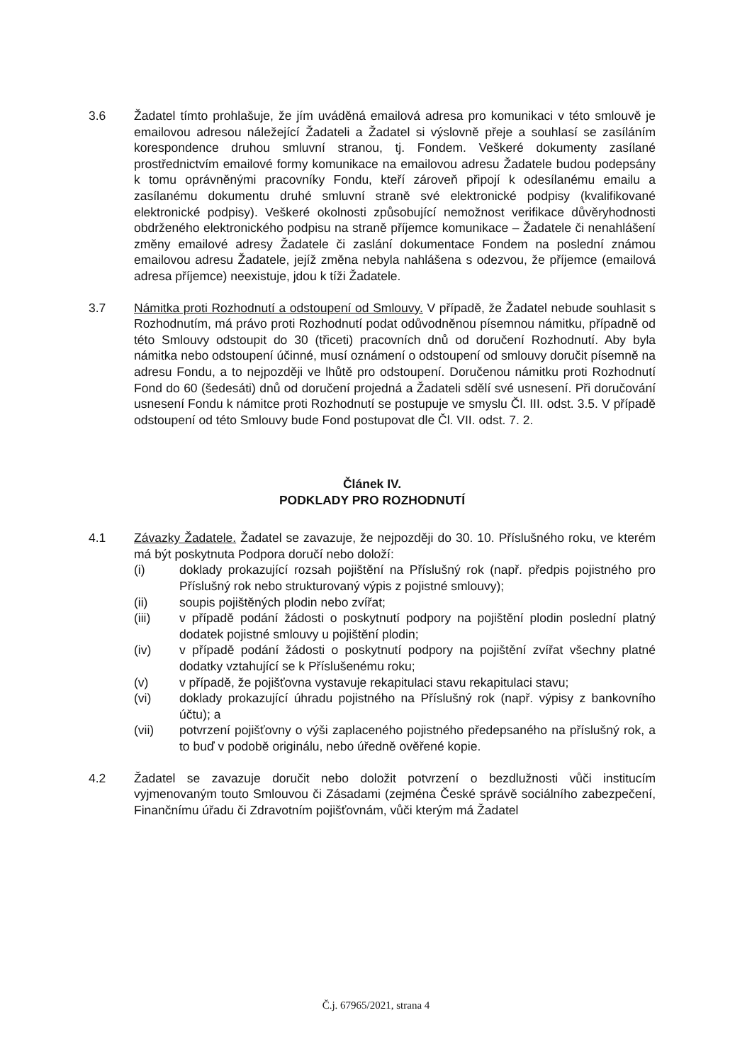3.6 Žadatel tímto prohlašuje, že jím uváděná emailová adresa pro komunikaci v této smlouvě je emailovou adresou náležející Žadateli a Žadatel si výslovně přeje a souhlasí se zasíláním korespondence druhou smluvní stranou, tj. Fondem. Veškeré dokumenty zasílané prostřednictvím emailové formy komunikace na emailovou adresu Žadatele budou podepsány k tomu oprávněnými pracovníky Fondu, kteří zároveň připojí k odesílanému emailu a zasílanému dokumentu druhé smluvní straně své elektronické podpisy (kvalifikované elektronické podpisy). Veškeré okolnosti způsobující nemožnost verifikace důvěryhodnosti obdrženého elektronického podpisu na straně příjemce komunikace – Žadatele či nenahlášení změny emailové adresy Žadatele či zaslání dokumentace Fondem na poslední známou emailovou adresu Žadatele, jejíž změna nebyla nahlášena s odezvou, že příjemce (emailová adresa příjemce) neexistuje, jdou k tíži Žadatele.
3.7 Námitka proti Rozhodnutí a odstoupení od Smlouvy. V případě, že Žadatel nebude souhlasit s Rozhodnutím, má právo proti Rozhodnutí podat odůvodněnou písemnou námitku, případně od této Smlouvy odstoupit do 30 (třiceti) pracovních dnů od doručení Rozhodnutí. Aby byla námitka nebo odstoupení účinné, musí oznámení o odstoupení od smlouvy doručit písemně na adresu Fondu, a to nejpozději ve lhůtě pro odstoupení. Doručenou námitku proti Rozhodnutí Fond do 60 (šedesáti) dnů od doručení projedná a Žadateli sdělí své usnesení. Při doručování usnesení Fondu k námitce proti Rozhodnutí se postupuje ve smyslu Čl. III. odst. 3.5. V případě odstoupení od této Smlouvy bude Fond postupovat dle Čl. VII. odst. 7. 2.
Článek IV.
PODKLADY PRO ROZHODNUTÍ
4.1 Závazky Žadatele. Žadatel se zavazuje, že nejpozději do 30. 10. Příslušného roku, ve kterém má být poskytnuta Podpora doručí nebo doloží:
(i) doklady prokazující rozsah pojištění na Příslušný rok (např. předpis pojistného pro Příslušný rok nebo strukturovaný výpis z pojistné smlouvy);
(ii) soupis pojištěných plodin nebo zvířat;
(iii) v případě podání žádosti o poskytnutí podpory na pojištění plodin poslední platný dodatek pojistné smlouvy u pojištění plodin;
(iv) v případě podání žádosti o poskytnutí podpory na pojištění zvířat všechny platné dodatky vztahující se k Příslušenému roku;
(v) v případě, že pojišťovna vystavuje rekapitulaci stavu rekapitulaci stavu;
(vi) doklady prokazující úhradu pojistného na Příslušný rok (např. výpisy z bankovního účtu); a
(vii) potvrzení pojišťovny o výši zaplaceného pojistného předepsaného na příslušný rok, a to buď v podobě originálu, nebo úředně ověřené kopie.
4.2 Žadatel se zavazuje doručit nebo doložit potvrzení o bezdlužnosti vůči institucím vyjmenovaným touto Smlouvou či Zásadami (zejména České správě sociálního zabezpečení, Finančnímu úřadu či Zdravotním pojišťovnám, vůči kterým má Žadatel
Č.j. 67965/2021, strana 4